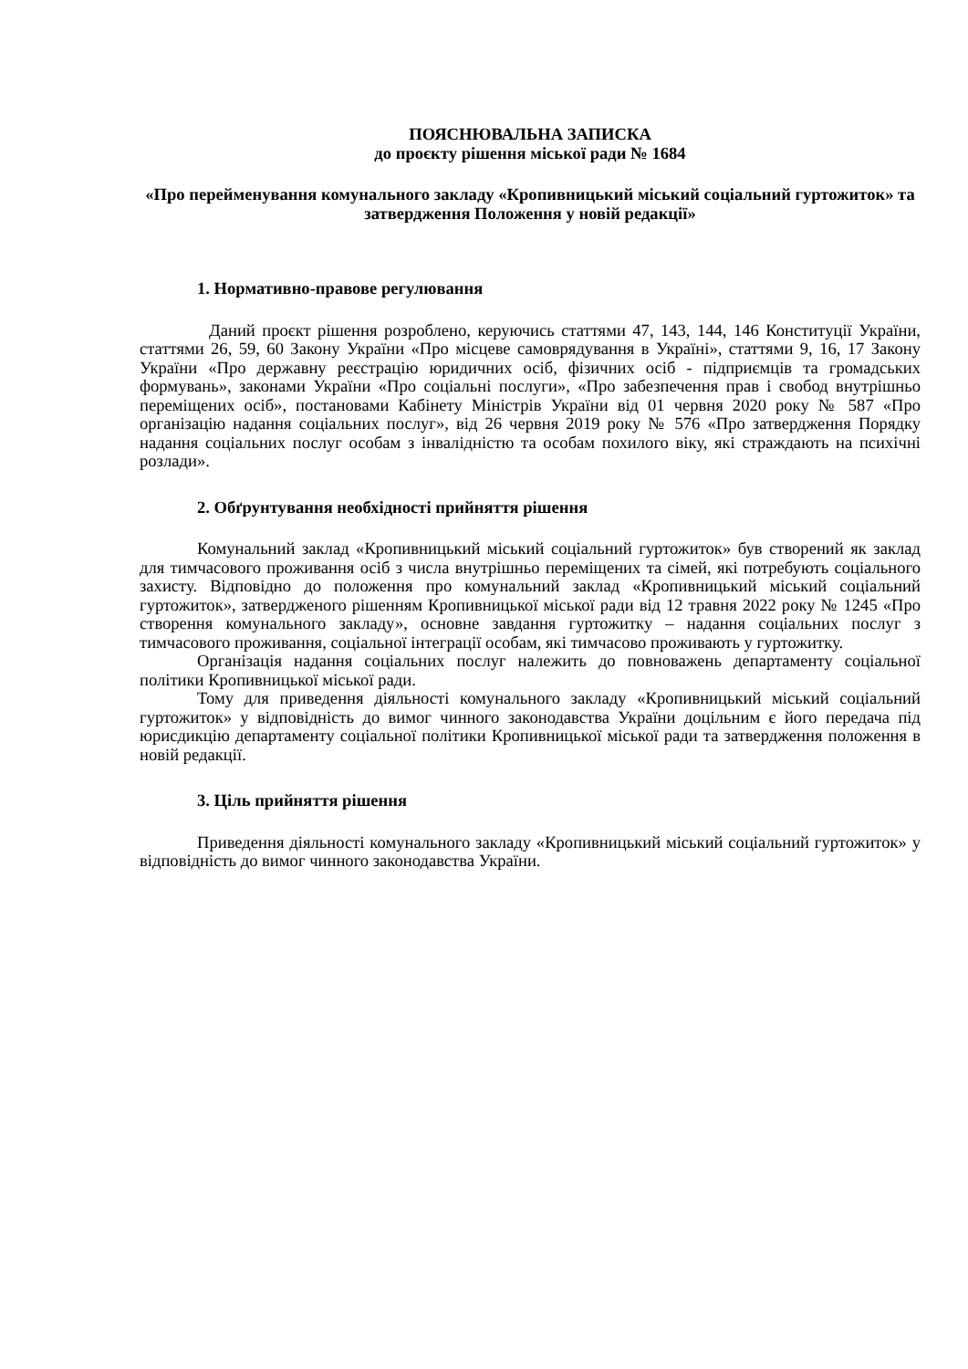ПОЯСНЮВАЛЬНА ЗАПИСКА
до проєкту рішення міської ради № 1684
«Про перейменування комунального закладу «Кропивницький міський соціальний гуртожиток» та затвердження Положення у новій редакції»
1. Нормативно-правове регулювання
Даний проєкт рішення розроблено, керуючись статтями 47, 143, 144, 146 Конституції України, статтями 26, 59, 60 Закону України «Про місцеве самоврядування в Україні», статтями 9, 16, 17 Закону України «Про державну реєстрацію юридичних осіб, фізичних осіб - підприємців та громадських формувань», законами України «Про соціальні послуги», «Про забезпечення прав і свобод внутрішньо переміщених осіб», постановами Кабінету Міністрів України від 01 червня 2020 року № 587 «Про організацію надання соціальних послуг», від 26 червня 2019 року № 576 «Про затвердження Порядку надання соціальних послуг особам з інвалідністю та особам похилого віку, які страждають на психічні розлади».
2. Обґрунтування необхідності прийняття рішення
Комунальний заклад «Кропивницький міський соціальний гуртожиток» був створений як заклад для тимчасового проживання осіб з числа внутрішньо переміщених та сімей, які потребують соціального захисту. Відповідно до положення про комунальний заклад «Кропивницький міський соціальний гуртожиток», затвердженого рішенням Кропивницької міської ради від 12 травня 2022 року № 1245 «Про створення комунального закладу», основне завдання гуртожитку – надання соціальних послуг з тимчасового проживання, соціальної інтеграції особам, які тимчасово проживають у гуртожитку.
Організація надання соціальних послуг належить до повноважень департаменту соціальної політики Кропивницької міської ради.
Тому для приведення діяльності комунального закладу «Кропивницький міський соціальний гуртожиток» у відповідність до вимог чинного законодавства України доцільним є його передача під юрисдикцію департаменту соціальної політики Кропивницької міської ради та затвердження положення в новій редакції.
3. Ціль прийняття рішення
Приведення діяльності комунального закладу «Кропивницький міський соціальний гуртожиток» у відповідність до вимог чинного законодавства України.